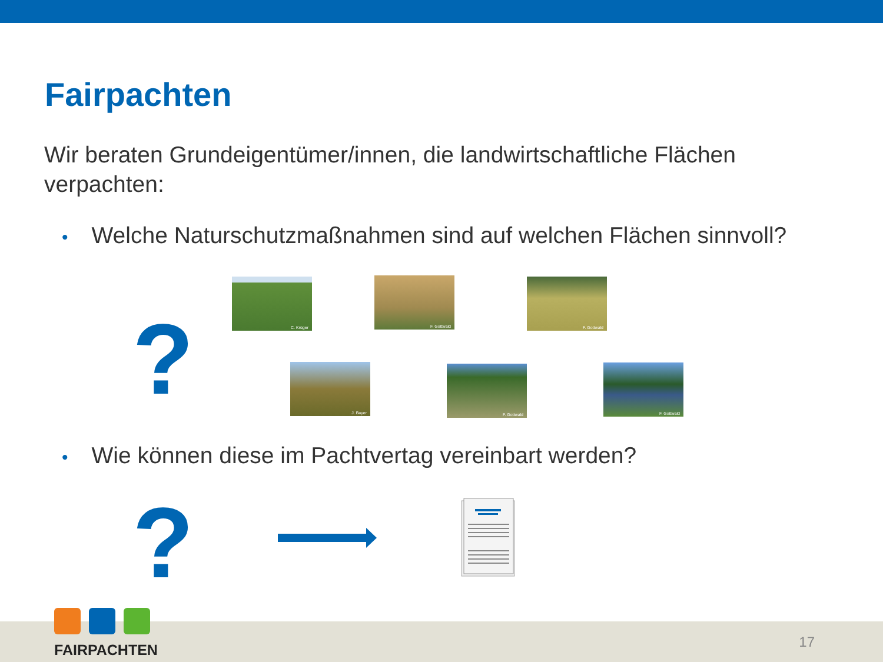Fairpachten
Wir beraten Grundeigentümer/innen, die landwirtschaftliche Flächen verpachten:
• Welche Naturschutzmaßnahmen sind auf welchen Flächen sinnvoll?
?
C. Krüger F. Gottwald F. Gottwald
J. Bayer F. Gottwald F. Gottwald
• Wie können diese im Pachtvertag vereinbart werden?
?
FAIRPACHTEN
17